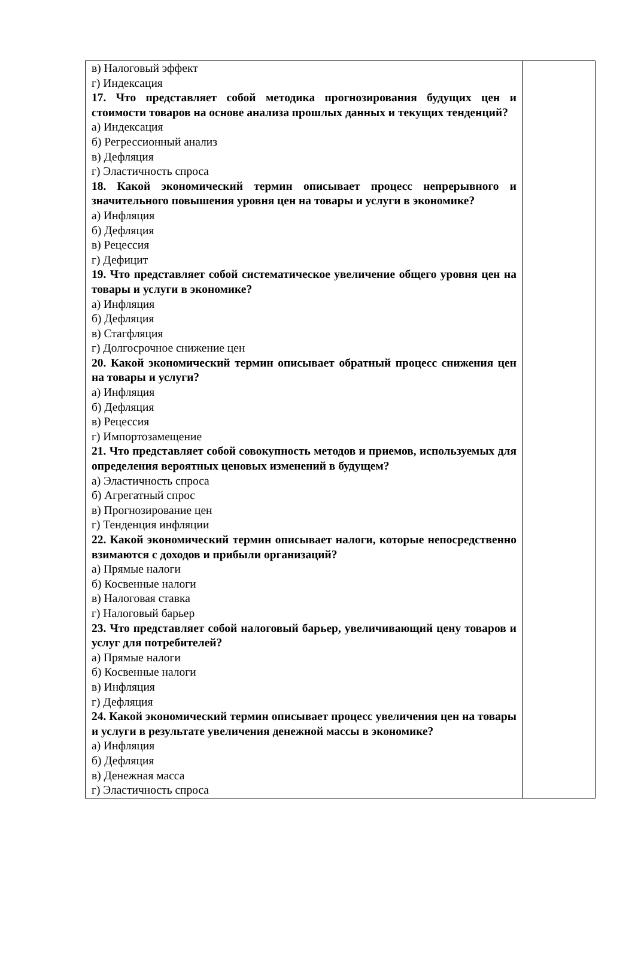| в) Налоговый эффект г) Индексация 17. Что представляет собой методика прогнозирования будущих цен и стоимости товаров на основе анализа прошлых данных и текущих тенденций? а) Индексация б) Регрессионный анализ в) Дефляция г) Эластичность спроса 18. Какой экономический термин описывает процесс непрерывного и значительного повышения уровня цен на товары и услуги в экономике? а) Инфляция б) Дефляция в) Рецессия г) Дефицит 19. Что представляет собой систематическое увеличение общего уровня цен на товары и услуги в экономике? а) Инфляция б) Дефляция в) Стагфляция г) Долгосрочное снижение цен 20. Какой экономический термин описывает обратный процесс снижения цен на товары и услуги? а) Инфляция б) Дефляция в) Рецессия г) Импортозамещение 21. Что представляет собой совокупность методов и приемов, используемых для определения вероятных ценовых изменений в будущем? а) Эластичность спроса б) Агрегатный спрос в) Прогнозирование цен г) Тенденция инфляции 22. Какой экономический термин описывает налоги, которые непосредственно взимаются с доходов и прибыли организаций? а) Прямые налоги б) Косвенные налоги в) Налоговая ставка г) Налоговый барьер 23. Что представляет собой налоговый барьер, увеличивающий цену товаров и услуг для потребителей? а) Прямые налоги б) Косвенные налоги в) Инфляция г) Дефляция 24. Какой экономический термин описывает процесс увеличения цен на товары и услуги в результате увеличения денежной массы в экономике? а) Инфляция б) Дефляция в) Денежная масса г) Эластичность спроса | |